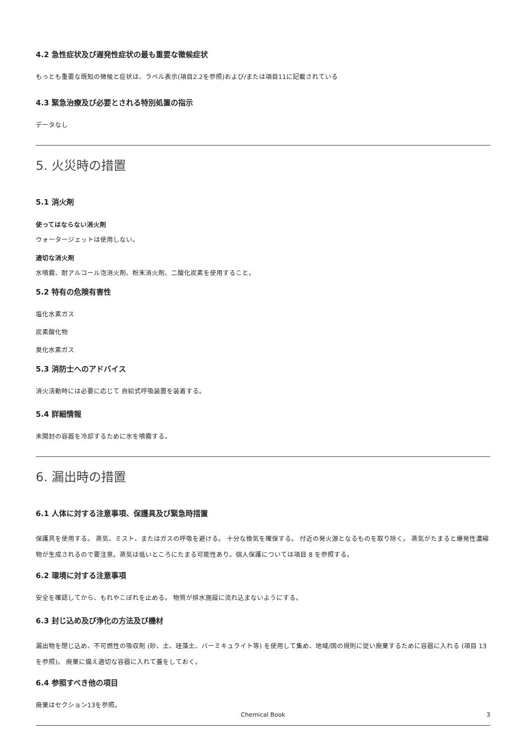4.2 急性症状及び遅発性症状の最も重要な徴候症状
もっとも重要な既知の徴候と症状は、ラベル表示(項目2.2を参照)および/または項目11に記載されている
4.3 緊急治療及び必要とされる特別処置の指示
データなし
5. 火災時の措置
5.1 消火剤
使ってはならない消火剤
ウォータージェットは使用しない。
適切な消火剤
水噴霧、耐アルコール泡消火剤、粉末消火剤、二酸化炭素を使用すること。
5.2 特有の危険有害性
塩化水素ガス
炭素酸化物
臭化水素ガス
5.3 消防士へのアドバイス
消火活動時には必要に応じて 自給式呼吸装置を装着する。
5.4 詳細情報
未開封の容器を冷却するために水を噴霧する。
6. 漏出時の措置
6.1 人体に対する注意事項、保護具及び緊急時措置
保護具を使用する。 蒸気、ミスト、またはガスの呼吸を避ける。 十分な換気を確保する。 付近の発火源となるものを取り除く。 蒸気がたまると爆発性濃縮物が生成されるので要注意。蒸気は低いところにたまる可能性あり。個人保護については項目 8 を参照する。
6.2 環境に対する注意事項
安全を確認してから、もれやこぼれを止める。 物質が排水施設に流れ込まないようにする。
6.3 封じ込め及び浄化の方法及び機材
漏出物を閉じ込め、不可燃性の吸収剤 (砂、土、珪藻土、バーミキュライト等) を使用して集め、地域/国の規則に従い廃棄するために容器に入れる (項目 13 を参照)。 廃棄に備え適切な容器に入れて蓋をしておく。
6.4 参照すべき他の項目
廃棄はセクション13を参照。
Chemical Book 3